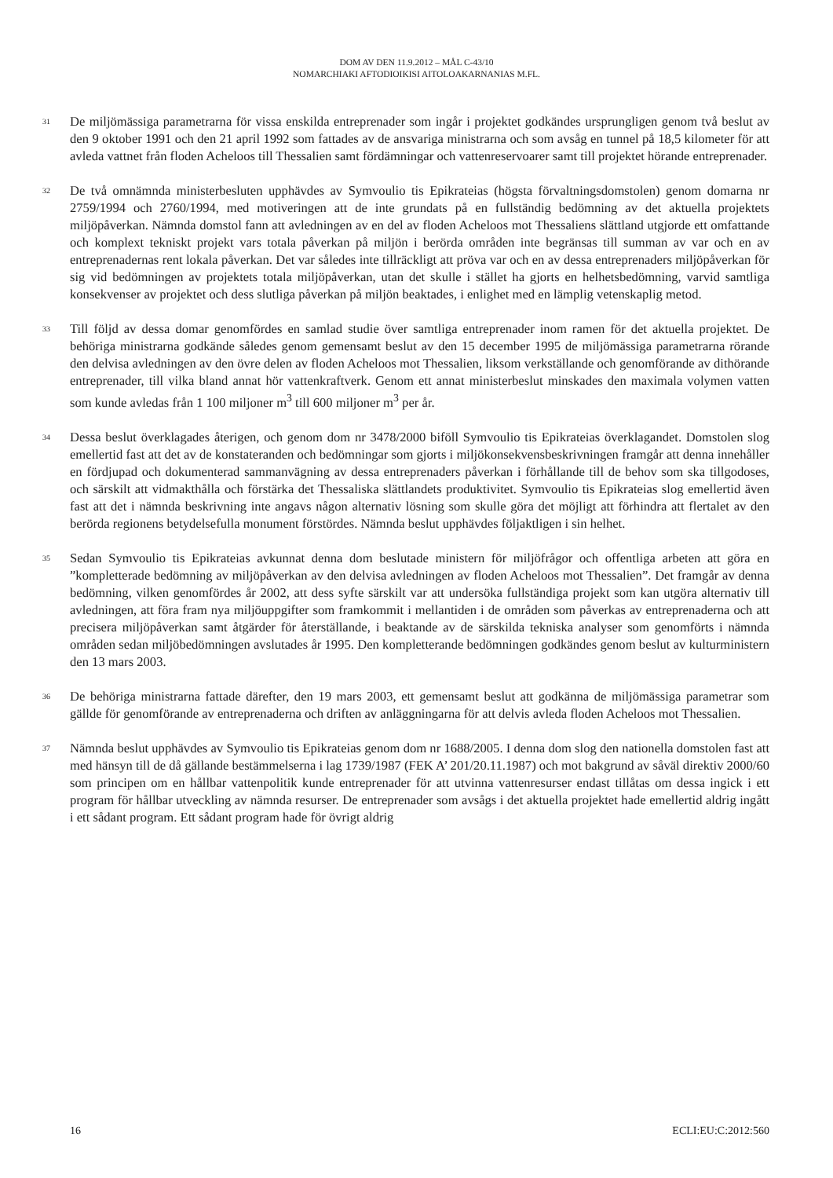DOM AV DEN 11.9.2012 – MÅL C-43/10
NOMARCHIAKI AFTODIOIKISI AITOLOAKARNANIAS M.FL.
31
De miljömässiga parametrarna för vissa enskilda entreprenader som ingår i projektet godkändes ursprungligen genom två beslut av den 9 oktober 1991 och den 21 april 1992 som fattades av de ansvariga ministrarna och som avsåg en tunnel på 18,5 kilometer för att avleda vattnet från floden Acheloos till Thessalien samt fördämningar och vattenreservoarer samt till projektet hörande entreprenader.
32
De två omnämnda ministerbesluten upphävdes av Symvoulio tis Epikrateias (högsta förvaltningsdomstolen) genom domarna nr 2759/1994 och 2760/1994, med motiveringen att de inte grundats på en fullständig bedömning av det aktuella projektets miljöpåverkan. Nämnda domstol fann att avledningen av en del av floden Acheloos mot Thessaliens slättland utgjorde ett omfattande och komplext tekniskt projekt vars totala påverkan på miljön i berörda områden inte begränsas till summan av var och en av entreprenadernas rent lokala påverkan. Det var således inte tillräckligt att pröva var och en av dessa entreprenaders miljöpåverkan för sig vid bedömningen av projektets totala miljöpåverkan, utan det skulle i stället ha gjorts en helhetsbedömning, varvid samtliga konsekvenser av projektet och dess slutliga påverkan på miljön beaktades, i enlighet med en lämplig vetenskaplig metod.
33
Till följd av dessa domar genomfördes en samlad studie över samtliga entreprenader inom ramen för det aktuella projektet. De behöriga ministrarna godkände således genom gemensamt beslut av den 15 december 1995 de miljömässiga parametrarna rörande den delvisa avledningen av den övre delen av floden Acheloos mot Thessalien, liksom verkställande och genomförande av dithörande entreprenader, till vilka bland annat hör vattenkraftverk. Genom ett annat ministerbeslut minskades den maximala volymen vatten som kunde avledas från 1 100 miljoner m<sup>3</sup> till 600 miljoner m<sup>3</sup> per år.
34
Dessa beslut överklagades återigen, och genom dom nr 3478/2000 biföll Symvoulio tis Epikrateias överklagandet. Domstolen slog emellertid fast att det av de konstateranden och bedömningar som gjorts i miljökonsekvensbeskrivningen framgår att denna innehåller en fördjupad och dokumenterad sammanvägning av dessa entreprenaders påverkan i förhållande till de behov som ska tillgodoses, och särskilt att vidmakthålla och förstärka det Thessaliska slättlandets produktivitet. Symvoulio tis Epikrateias slog emellertid även fast att det i nämnda beskrivning inte angavs någon alternativ lösning som skulle göra det möjligt att förhindra att flertalet av den berörda regionens betydelsefulla monument förstördes. Nämnda beslut upphävdes följaktligen i sin helhet.
35
Sedan Symvoulio tis Epikrateias avkunnat denna dom beslutade ministern för miljöfrågor och offentliga arbeten att göra en ”kompletterade bedömning av miljöpåverkan av den delvisa avledningen av floden Acheloos mot Thessalien”. Det framgår av denna bedömning, vilken genomfördes år 2002, att dess syfte särskilt var att undersöka fullständiga projekt som kan utgöra alternativ till avledningen, att föra fram nya miljöuppgifter som framkommit i mellantiden i de områden som påverkas av entreprenaderna och att precisera miljöpåverkan samt åtgärder för återställande, i beaktande av de särskilda tekniska analyser som genomförts i nämnda områden sedan miljöbedömningen avslutades år 1995. Den kompletterande bedömningen godkändes genom beslut av kulturministern den 13 mars 2003.
36
De behöriga ministrarna fattade därefter, den 19 mars 2003, ett gemensamt beslut att godkänna de miljömässiga parametrar som gällde för genomförande av entreprenaderna och driften av anläggningarna för att delvis avleda floden Acheloos mot Thessalien.
37
Nämnda beslut upphävdes av Symvoulio tis Epikrateias genom dom nr 1688/2005. I denna dom slog den nationella domstolen fast att med hänsyn till de då gällande bestämmelserna i lag 1739/1987 (FEK A’ 201/20.11.1987) och mot bakgrund av såväl direktiv 2000/60 som principen om en hållbar vattenpolitik kunde entreprenader för att utvinna vattenresurser endast tillåtas om dessa ingick i ett program för hållbar utveckling av nämnda resurser. De entreprenader som avsågs i det aktuella projektet hade emellertid aldrig ingått i ett sådant program. Ett sådant program hade för övrigt aldrig
16 ECLI:EU:C:2012:560